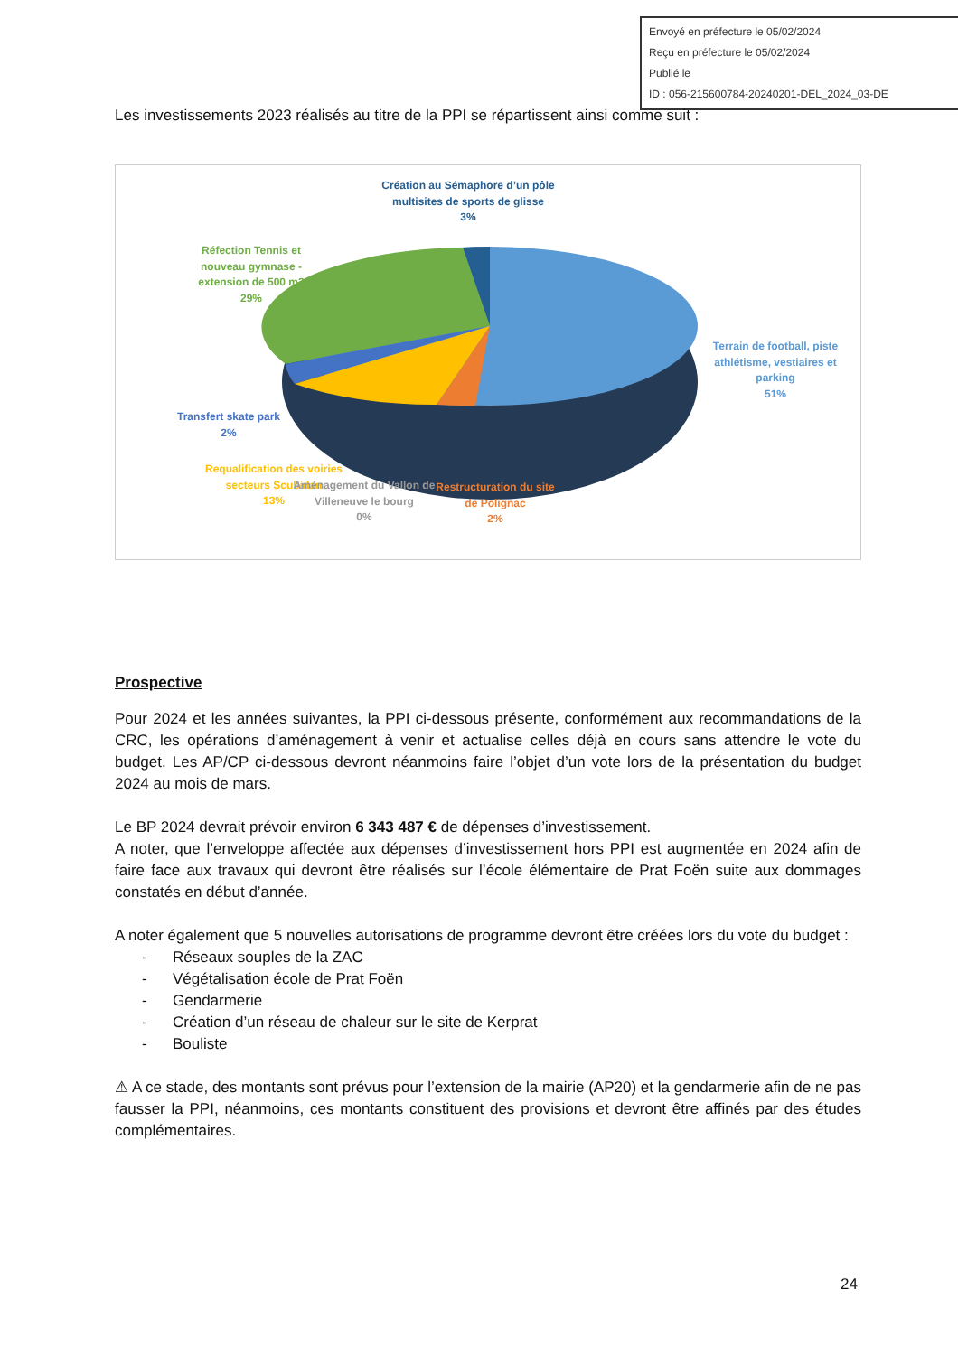Envoyé en préfecture le 05/02/2024
Reçu en préfecture le 05/02/2024
Publié le
ID : 056-215600784-20240201-DEL_2024_03-DE
Les investissements 2023 réalisés au titre de la PPI se répartissent ainsi comme suit :
Création au Sémaphore d’un pôle multisites de sports de glisse
3%
Réfection Tennis et nouveau gymnase - extension de 500 m2
29%
Terrain de football, piste athlétisme, vestiaires et parking
51%
Transfert skate park
2%
Requalification des voiries secteurs Scubidan
13%
Aménagement du Vallon de Villeneuve le bourg
0%
Restructuration du site de Polignac
2%
Prospective
Pour 2024 et les années suivantes, la PPI ci-dessous présente, conformément aux recommandations de la CRC, les opérations d’aménagement à venir et actualise celles déjà en cours sans attendre le vote du budget. Les AP/CP ci-dessous devront néanmoins faire l’objet d’un vote lors de la présentation du budget 2024 au mois de mars.
Le BP 2024 devrait prévoir environ 6 343 487 € de dépenses d’investissement.
A noter, que l’enveloppe affectée aux dépenses d’investissement hors PPI est augmentée en 2024 afin de faire face aux travaux qui devront être réalisés sur l’école élémentaire de Prat Foën suite aux dommages constatés en début d’année.
A noter également que 5 nouvelles autorisations de programme devront être créées lors du vote du budget :
- Réseaux souples de la ZAC
- Végétalisation école de Prat Foën
- Gendarmerie
- Création d’un réseau de chaleur sur le site de Kerprat
- Bouliste
⚠ A ce stade, des montants sont prévus pour l’extension de la mairie (AP20) et la gendarmerie afin de ne pas fausser la PPI, néanmoins, ces montants constituent des provisions et devront être affinés par des études complémentaires.
24